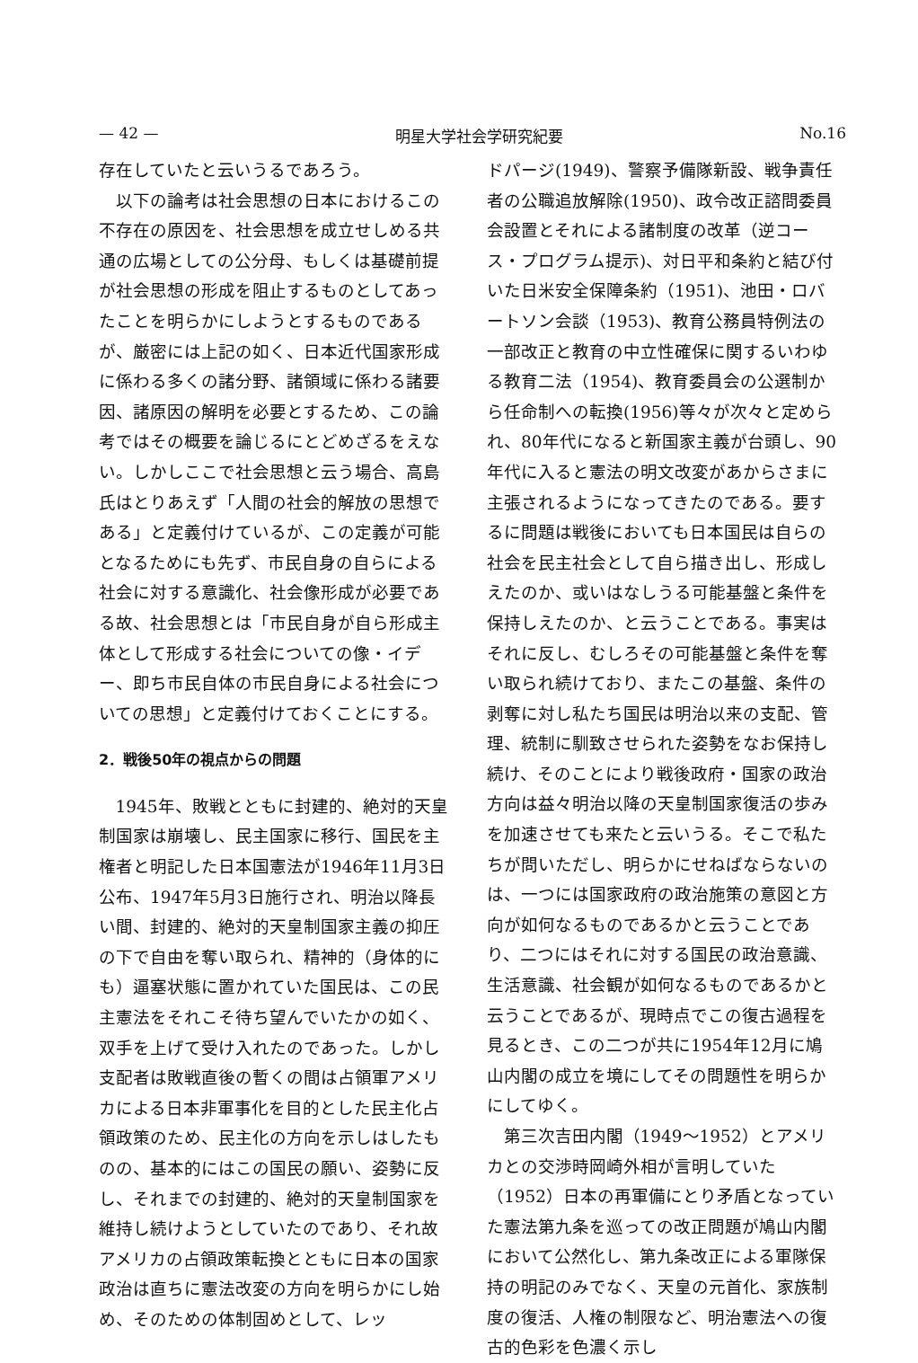— 42 — 明星大学社会学研究紀要 No.16
存在していたと云いうるであろう。
以下の論考は社会思想の日本におけるこの不存在の原因を、社会思想を成立せしめる共通の広場としての公分母、もしくは基礎前提が社会思想の形成を阻止するものとしてあったことを明らかにしようとするものであるが、厳密には上記の如く、日本近代国家形成に係わる多くの諸分野、諸領域に係わる諸要因、諸原因の解明を必要とするため、この論考ではその概要を論じるにとどめざるをえない。しかしここで社会思想と云う場合、高島氏はとりあえず「人間の社会的解放の思想である」と定義付けているが、この定義が可能となるためにも先ず、市民自身の自らによる社会に対する意識化、社会像形成が必要である故、社会思想とは「市民自身が自ら形成主体として形成する社会についての像・イデー、即ち市民自体の市民自身による社会についての思想」と定義付けておくことにする。
2．戦後50年の視点からの問題
1945年、敗戦とともに封建的、絶対的天皇制国家は崩壊し、民主国家に移行、国民を主権者と明記した日本国憲法が1946年11月3日公布、1947年5月3日施行され、明治以降長い間、封建的、絶対的天皇制国家主義の抑圧の下で自由を奪い取られ、精神的（身体的にも）逼塞状態に置かれていた国民は、この民主憲法をそれこそ待ち望んでいたかの如く、双手を上げて受け入れたのであった。しかし支配者は敗戦直後の暫くの間は占領軍アメリカによる日本非軍事化を目的とした民主化占領政策のため、民主化の方向を示しはしたものの、基本的にはこの国民の願い、姿勢に反し、それまでの封建的、絶対的天皇制国家を維持し続けようとしていたのであり、それ故アメリカの占領政策転換とともに日本の国家政治は直ちに憲法改変の方向を明らかにし始め、そのための体制固めとして、レッ
ドパージ(1949)、警察予備隊新設、戦争責任者の公職追放解除(1950)、政令改正諮問委員会設置とそれによる諸制度の改革（逆コース・プログラム提示)、対日平和条約と結び付いた日米安全保障条約（1951)、池田・ロバートソン会談（1953)、教育公務員特例法の一部改正と教育の中立性確保に関するいわゆる教育二法（1954)、教育委員会の公選制から任命制への転換(1956)等々が次々と定められ、80年代になると新国家主義が台頭し、90年代に入ると憲法の明文改変があからさまに主張されるようになってきたのである。要するに問題は戦後においても日本国民は自らの社会を民主社会として自ら描き出し、形成しえたのか、或いはなしうる可能基盤と条件を保持しえたのか、と云うことである。事実はそれに反し、むしろその可能基盤と条件を奪い取られ続けており、またこの基盤、条件の剥奪に対し私たち国民は明治以来の支配、管理、統制に馴致させられた姿勢をなお保持し続け、そのことにより戦後政府・国家の政治方向は益々明治以降の天皇制国家復活の歩みを加速させても来たと云いうる。そこで私たちが問いただし、明らかにせねばならないのは、一つには国家政府の政治施策の意図と方向が如何なるものであるかと云うことであり、二つにはそれに対する国民の政治意識、生活意識、社会観が如何なるものであるかと云うことであるが、現時点でこの復古過程を見るとき、この二つが共に1954年12月に鳩山内閣の成立を境にしてその問題性を明らかにしてゆく。
第三次吉田内閣（1949～1952）とアメリカとの交渉時岡崎外相が言明していた（1952）日本の再軍備にとり矛盾となっていた憲法第九条を巡っての改正問題が鳩山内閣において公然化し、第九条改正による軍隊保持の明記のみでなく、天皇の元首化、家族制度の復活、人権の制限など、明治憲法への復古的色彩を色濃く示し